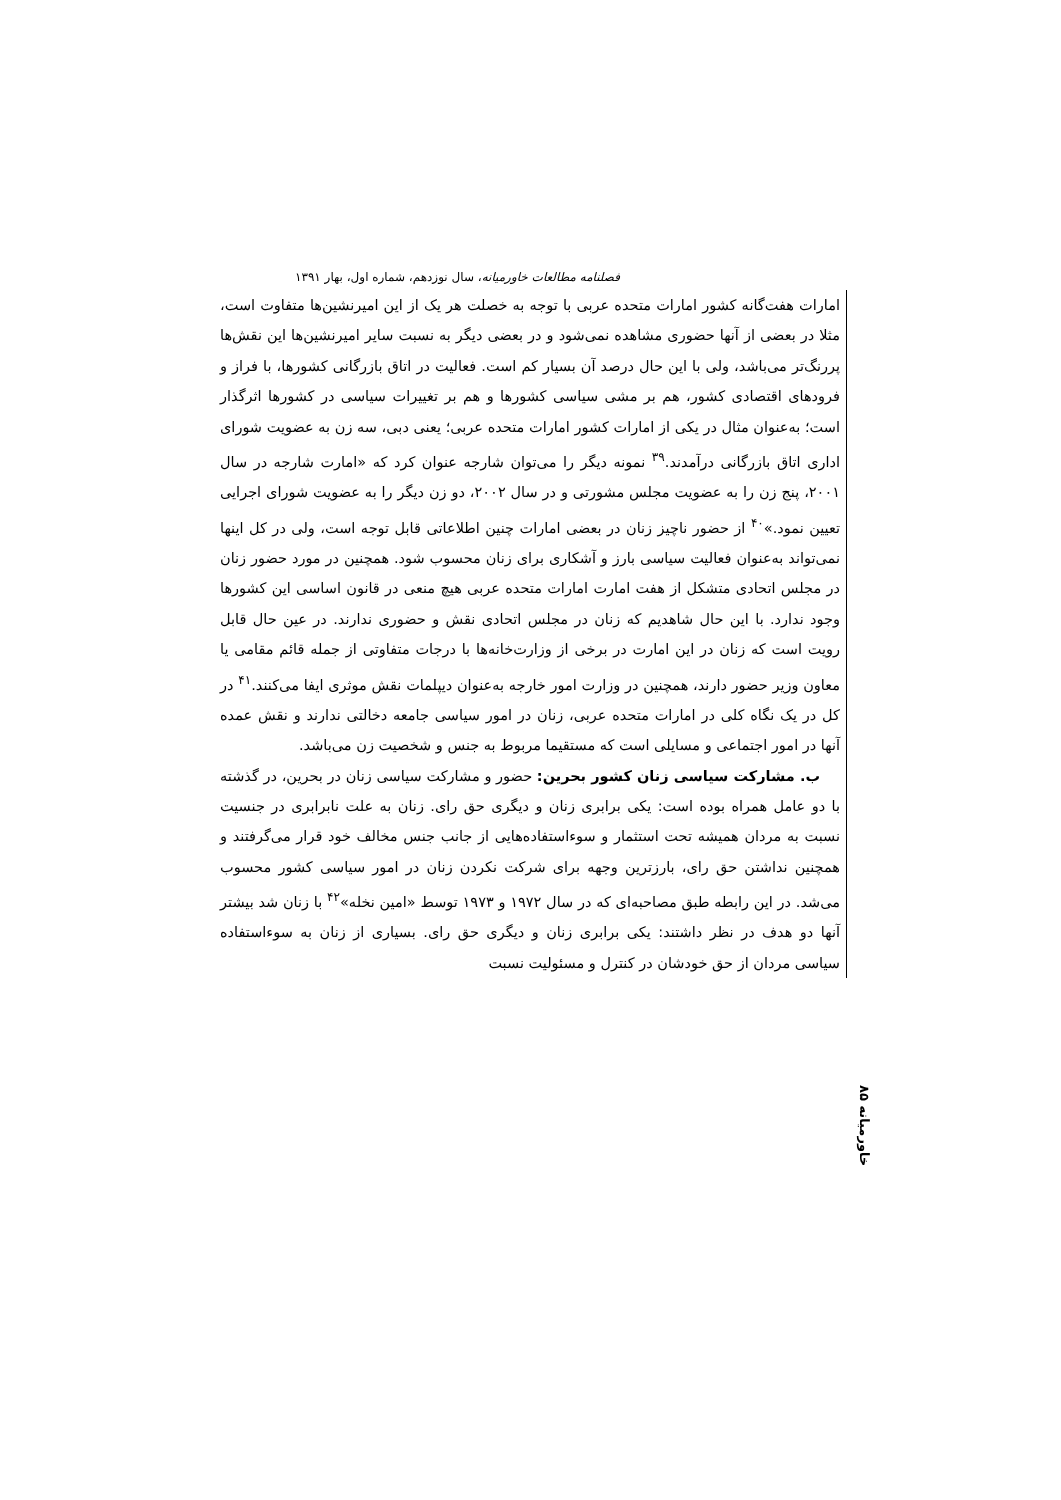فصلنامه مطالعات خاورمیانه، سال نوزدهم، شماره اول، بهار ۱۳۹۱
امارات هفت‌گانه کشور امارات متحده عربی با توجه به خصلت هر یک از این امیرنشین‌ها متفاوت است، مثلا در بعضی از آنها حضوری مشاهده نمی‌شود و در بعضی دیگر به نسبت سایر امیرنشین‌ها این نقش‌ها پررنگ‌تر می‌باشد، ولی با این حال درصد آن بسیار کم است. فعالیت در اتاق بازرگانی کشورها، با فراز و فرودهای اقتصادی کشور، هم بر مشی سیاسی کشورها و هم بر تغییرات سیاسی در کشورها اثرگذار است؛ به‌عنوان مثال در یکی از امارات کشور امارات متحده عربی؛ یعنی دبی، سه زن به عضویت شورای اداری اتاق بازرگانی درآمدند.<sup>۳۹</sup> نمونه دیگر را می‌توان شارجه عنوان کرد که «امارت شارجه در سال ۲۰۰۱، پنج زن را به عضویت مجلس مشورتی و در سال ۲۰۰۲، دو زن دیگر را به عضویت شورای اجرایی تعیین نمود.»<sup>۴۰</sup> از حضور ناچیز زنان در بعضی امارات چنین اطلاعاتی قابل توجه است، ولی در کل اینها نمی‌تواند به‌عنوان فعالیت سیاسی بارز و آشکاری برای زنان محسوب شود. همچنین در مورد حضور زنان در مجلس اتحادی متشکل از هفت امارت امارات متحده عربی هیچ منعی در قانون اساسی این کشورها وجود ندارد. با این حال شاهدیم که زنان در مجلس اتحادی نقش و حضوری ندارند. در عین حال قابل رویت است که زنان در این امارت در برخی از وزارت‌خانه‌ها با درجات متفاوتی از جمله قائم مقامی یا معاون وزیر حضور دارند، همچنین در وزارت امور خارجه به‌عنوان دیپلمات نقش موثری ایفا می‌کنند.<sup>۴۱</sup> در کل در یک نگاه کلی در امارات متحده عربی، زنان در امور سیاسی جامعه دخالتی ندارند و نقش عمده آنها در امور اجتماعی و مسایلی است که مستقیما مربوط به جنس و شخصیت زن می‌باشد.
ب. مشارکت سیاسی زنان کشور بحرین: حضور و مشارکت سیاسی زنان در بحرین، در گذشته با دو عامل همراه بوده است: یکی برابری زنان و دیگری حق رای. زنان به علت نابرابری در جنسیت نسبت به مردان همیشه تحت استثمار و سوءاستفاده‌هایی از جانب جنس مخالف خود قرار می‌گرفتند و همچنین نداشتن حق رای، بارزترین وجهه برای شرکت نکردن زنان در امور سیاسی کشور محسوب می‌شد. در این رابطه طبق مصاحبه‌ای که در سال ۱۹۷۲ و ۱۹۷۳ توسط «امین نخله»<sup>۴۲</sup> با زنان شد بیشتر آنها دو هدف در نظر داشتند: یکی برابری زنان و دیگری حق رای. بسیاری از زنان به سوءاستفاده سیاسی مردان از حق خودشان در کنترل و مسئولیت نسبت
خاورمیانه ۸۵